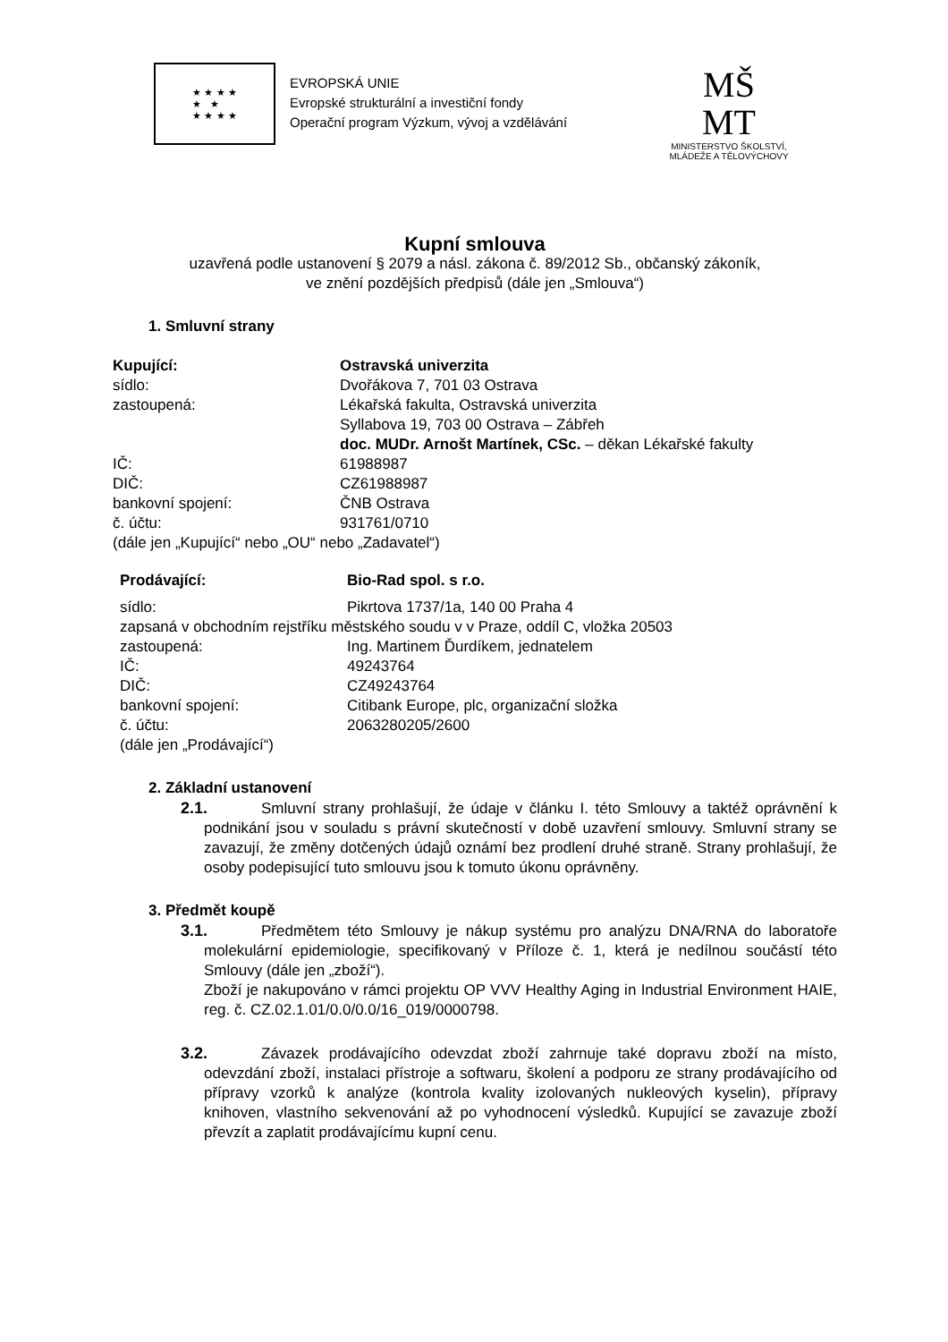★ ★ ★ ★
★ ★
★ ★ ★ ★
EVROPSKÁ UNIE
Evropské strukturální a investiční fondy
Operační program Výzkum, vývoj a vzdělávání
MŠ
MT
MINISTERSTVO ŠKOLSTVÍ,
MLÁDEŽE A TĚLOVÝCHOVY
Kupní smlouva
uzavřená podle ustanovení § 2079 a násl. zákona č. 89/2012 Sb., občanský zákoník,
ve znění pozdějších předpisů (dále jen „Smlouva“)
1. Smluvní strany
| Kupující: | Ostravská univerzita |
| sídlo: | Dvořákova 7, 701 03 Ostrava |
| zastoupená: | Lékařská fakulta, Ostravská univerzita Syllabova 19, 703 00 Ostrava – Zábřeh doc. MUDr. Arnošt Martínek, CSc. – děkan Lékařské fakulty |
| IČ: | 61988987 |
| DIČ: | CZ61988987 |
| bankovní spojení: | ČNB Ostrava |
| č. účtu: | 931761/0710 |
| (dále jen „Kupující“ nebo „OU“ nebo „Zadavatel“) | |
| Prodávající: | Bio-Rad spol. s r.o. |
| sídlo: | Pikrtova 1737/1a, 140 00 Praha 4 |
| zapsaná v obchodním rejstříku městského soudu v v Praze, oddíl C, vložka 20503 | |
| zastoupená: | Ing. Martinem Ďurdíkem, jednatelem |
| IČ: | 49243764 |
| DIČ: | CZ49243764 |
| bankovní spojení: | Citibank Europe, plc, organizační složka |
| č. účtu: | 2063280205/2600 |
| (dále jen „Prodávající“) | |
2. Základní ustanovení
2.1. Smluvní strany prohlašují, že údaje v článku I. této Smlouvy a taktéž oprávnění k podnikání jsou v souladu s právní skutečností v době uzavření smlouvy. Smluvní strany se zavazují, že změny dotčených údajů oznámí bez prodlení druhé straně. Strany prohlašují, že osoby podepisující tuto smlouvu jsou k tomuto úkonu oprávněny.
3. Předmět koupě
3.1. Předmětem této Smlouvy je nákup systému pro analýzu DNA/RNA do laboratoře molekulární epidemiologie, specifikovaný v Příloze č. 1, která je nedílnou součástí této Smlouvy (dále jen „zboží“).
Zboží je nakupováno v rámci projektu OP VVV Healthy Aging in Industrial Environment HAIE, reg. č. CZ.02.1.01/0.0/0.0/16_019/0000798.
3.2. Závazek prodávajícího odevzdat zboží zahrnuje také dopravu zboží na místo, odevzdání zboží, instalaci přístroje a softwaru, školení a podporu ze strany prodávajícího od přípravy vzorků k analýze (kontrola kvality izolovaných nukleových kyselin), přípravy knihoven, vlastního sekvenování až po vyhodnocení výsledků. Kupující se zavazuje zboží převzít a zaplatit prodávajícímu kupní cenu.